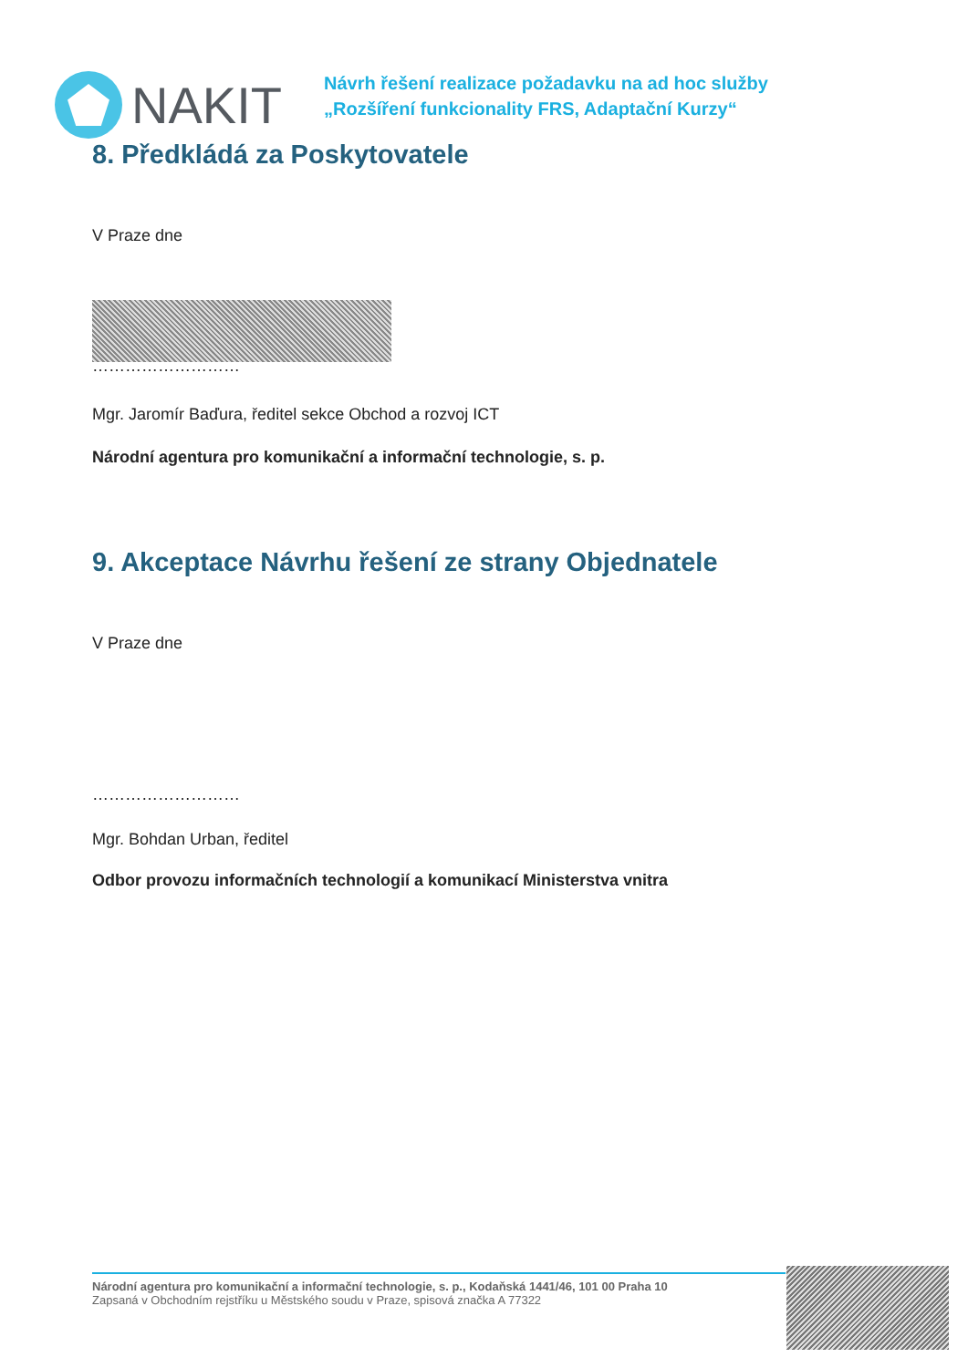NAKIT
Návrh řešení realizace požadavku na ad hoc služby
„Rozšíření funkcionality FRS, Adaptační Kurzy“
8. Předkládá za Poskytovatele
V Praze dne
………………………
Mgr. Jaromír Baďura, ředitel sekce Obchod a rozvoj ICT
Národní agentura pro komunikační a informační technologie, s. p.
9. Akceptace Návrhu řešení ze strany Objednatele
V Praze dne
………………………
Mgr. Bohdan Urban, ředitel
Odbor provozu informačních technologií a komunikací Ministerstva vnitra
Národní agentura pro komunikační a informační technologie, s. p., Kodaňská 1441/46, 101 00 Praha 10
Zapsaná v Obchodním rejstříku u Městského soudu v Praze, spisová značka A 77322